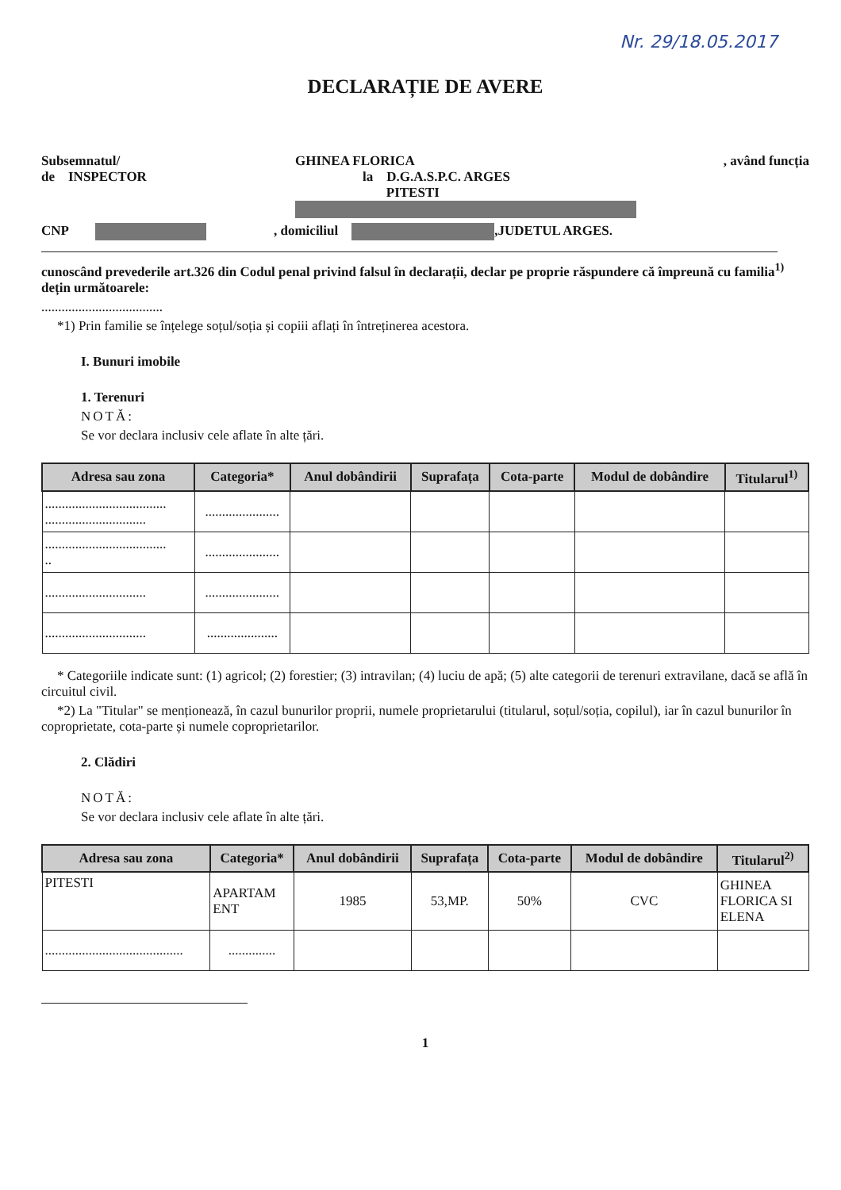Nr. 29/18.05.2017
DECLARAȚIE DE AVERE
Subsemnatul/
de INSPECTOR GHINEA FLORICA
la D.G.A.S.P.C. ARGES
PITESTI , având funcția
CNP , domiciliul ,JUDETUL ARGES.
cunoscând prevederile art.326 din Codul penal privind falsul în declarații, declar pe proprie răspundere că împreună cu familia<sup>1)</sup> dețin următoarele:
....................................
*1) Prin familie se înțelege soțul/soția și copiii aflați în întreținerea acestora.
I. Bunuri imobile
1. Terenuri
NOTĂ:
Se vor declara inclusiv cele aflate în alte țări.
| Adresa sau zona | Categoria* | Anul dobândirii | Suprafața | Cota-parte | Modul de dobândire | Titularul<sup>1)</sup> |
| --- | --- | --- | --- | --- | --- | --- |
| .................................... .............................. | ...................... | | | | | |
| .................................... .. | ...................... | | | | | |
| .............................. | ...................... | | | | | |
| .............................. | ..................... | | | | | |
* Categoriile indicate sunt: (1) agricol; (2) forestier; (3) intravilan; (4) luciu de apă; (5) alte categorii de terenuri extravilane, dacă se află în circuitul civil.
*2) La "Titular" se menționează, în cazul bunurilor proprii, numele proprietarului (titularul, soțul/soția, copilul), iar în cazul bunurilor în coproprietate, cota-parte și numele coproprietarilor.
2. Clădiri
NOTĂ:
Se vor declara inclusiv cele aflate în alte țări.
| Adresa sau zona | Categoria* | Anul dobândirii | Suprafața | Cota-parte | Modul de dobândire | Titularul<sup>2)</sup> |
| --- | --- | --- | --- | --- | --- | --- |
| PITESTI | APARTAM ENT | 1985 | 53,MP. | 50% | CVC | GHINEA FLORICA SI ELENA |
| ......................................... | .............. | | | | | |
1